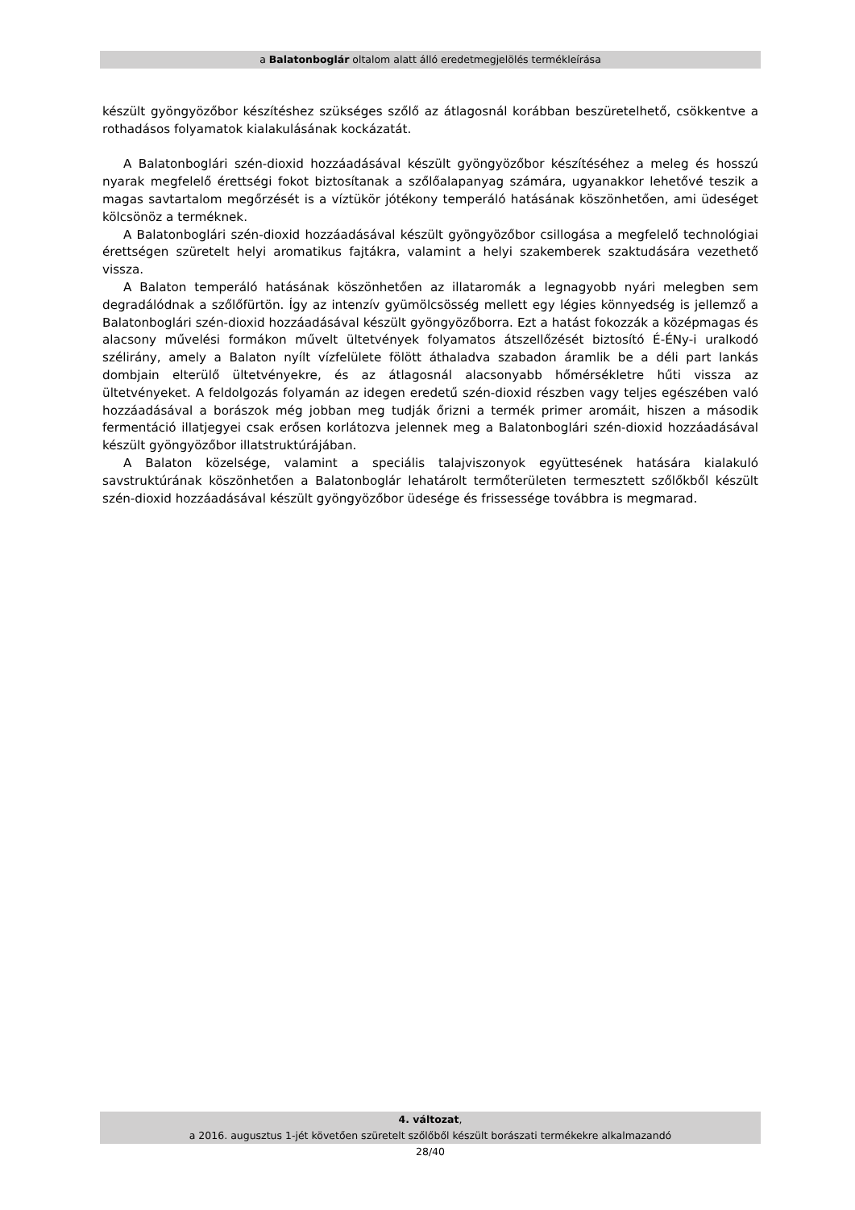a Balatonboglár oltalom alatt álló eredetmegjelölés termékleírása
készült gyöngyözőbor készítéshez szükséges szőlő az átlagosnál korábban beszüretelhető, csökkentve a rothadásos folyamatok kialakulásának kockázatát.
A Balatonboglári szén-dioxid hozzáadásával készült gyöngyözőbor készítéséhez a meleg és hosszú nyarak megfelelő érettségi fokot biztosítanak a szőlőalapanyag számára, ugyanakkor lehetővé teszik a magas savtartalom megőrzését is a víztükör jótékony temperáló hatásának köszönhetően, ami üdeséget kölcsönöz a terméknek.
A Balatonboglári szén-dioxid hozzáadásával készült gyöngyözőbor csillogása a megfelelő technológiai érettségen szüretelt helyi aromatikus fajtákra, valamint a helyi szakemberek szaktudására vezethető vissza.
A Balaton temperáló hatásának köszönhetően az illataromák a legnagyobb nyári melegben sem degradálódnak a szőlőfürtön. Így az intenzív gyümölcsösség mellett egy légies könnyedség is jellemző a Balatonboglári szén-dioxid hozzáadásával készült gyöngyözőborra. Ezt a hatást fokozzák a középmagas és alacsony művelési formákon művelt ültetvények folyamatos átszellőzését biztosító É-ÉNy-i uralkodó szélirány, amely a Balaton nyílt vízfelülete fölött áthaladva szabadon áramlik be a déli part lankás dombjain elterülő ültetvényekre, és az átlagosnál alacsonyabb hőmérsékletre hűti vissza az ültetvényeket. A feldolgozás folyamán az idegen eredetű szén-dioxid részben vagy teljes egészében való hozzáadásával a borászok még jobban meg tudják őrizni a termék primer aromáit, hiszen a második fermentáció illatjegyei csak erősen korlátozva jelennek meg a Balatonboglári szén-dioxid hozzáadásával készült gyöngyözőbor illatstruktúrájában.
A Balaton közelsége, valamint a speciális talajviszonyok együttesének hatására kialakuló savstruktúrának köszönhetően a Balatonboglár lehatárolt termőterületen termesztett szőlőkből készült szén-dioxid hozzáadásával készült gyöngyözőbor üdesége és frissessége továbbra is megmarad.
4. változat,
a 2016. augusztus 1-jét követően szüretelt szőlőből készült borászati termékekre alkalmazandó
28/40